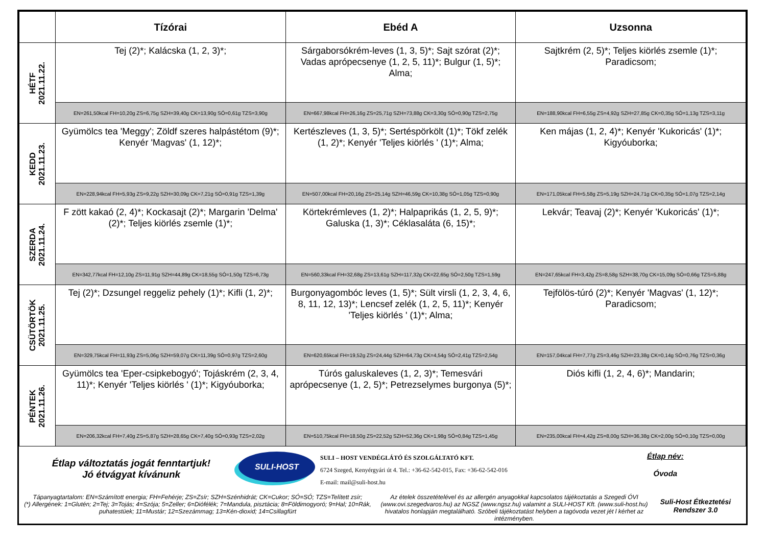| | Tízórai | Ebéd A | Uzsonna |
| --- | --- | --- | --- |
| HÉTF 2021.11.22. | Tej (2)*; Kalácska (1, 2, 3)*; | Sárgaborsókrém-leves (1, 3, 5)*; Sajt szórat (2)*; Vadas aprópecsenye (1, 2, 5, 11)*; Bulgur (1, 5)*; Alma; | Sajtkrém (2, 5)*; Teljes kiörlés zsemle (1)*; Paradicsom; |
| | EN=261,50kcal FH=10,20g ZS=6,75g SZH=39,40g CK=13,90g SÓ=0,61g TZS=3,90g | EN=667,98kcal FH=26,16g ZS=25,71g SZH=73,88g CK=3,30g SÓ=0,90g TZS=2,75g | EN=188,90kcal FH=6,55g ZS=4,92g SZH=27,85g CK=0,35g SÓ=1,13g TZS=3,11g |
| KEDD 2021.11.23. | Gyümölcs tea 'Meggy'; Zöldf szeres halpástétom (9)*; Kenyér 'Magvas' (1, 12)*; | Kertészleves (1, 3, 5)*; Sertéspörkölt (1)*; Tökf zelék (1, 2)*; Kenyér 'Teljes kiörlés ' (1)*; Alma; | Ken májas (1, 2, 4)*; Kenyér 'Kukoricás' (1)*; Kigyóuborka; |
| | EN=228,94kcal FH=5,93g ZS=9,22g SZH=30,09g CK=7,21g SÓ=0,91g TZS=1,39g | EN=507,00kcal FH=20,16g ZS=25,14g SZH=46,59g CK=10,38g SÓ=1,05g TZS=0,90g | EN=171,05kcal FH=5,58g ZS=5,19g SZH=24,71g CK=0,35g SÓ=1,07g TZS=2,14g |
| SZERDA 2021.11.24. | F zött kakaó (2, 4)*; Kockasajt (2)*; Margarin 'Delma' (2)*; Teljes kiörlés zsemle (1)*; | Körtekrémleves (1, 2)*; Halpaprikás (1, 2, 5, 9)*; Galuska (1, 3)*; Céklasaláta (6, 15)*; | Lekvár; Teavaj (2)*; Kenyér 'Kukoricás' (1)*; |
| | EN=342,77kcal FH=12,10g ZS=11,91g SZH=44,89g CK=18,55g SÓ=1,50g TZS=6,73g | EN=560,33kcal FH=32,68g ZS=13,61g SZH=117,32g CK=22,65g SÓ=2,50g TZS=1,59g | EN=247,65kcal FH=3,42g ZS=8,58g SZH=38,70g CK=15,09g SÓ=0,66g TZS=5,88g |
| CSÜTÖRTÖK 2021.11.25. | Tej (2)*; Dzsungel reggeliz pehely (1)*; Kifli (1, 2)*; | Burgonyagombóc leves (1, 5)*; Sült virsli (1, 2, 3, 4, 6, 8, 11, 12, 13)*; Lencsef zelék (1, 2, 5, 11)*; Kenyér 'Teljes kiörlés ' (1)*; Alma; | Tejfölös-túró (2)*; Kenyér 'Magvas' (1, 12)*; Paradicsom; |
| | EN=329,75kcal FH=11,93g ZS=5,06g SZH=59,07g CK=11,39g SÓ=0,97g TZS=2,60g | EN=620,65kcal FH=19,52g ZS=24,44g SZH=64,73g CK=4,54g SÓ=2,41g TZS=2,54g | EN=157,04kcal FH=7,77g ZS=3,46g SZH=23,38g CK=0,14g SÓ=0,76g TZS=0,36g |
| PÉNTEK 2021.11.26. | Gyümölcs tea 'Eper-csipkebogyó'; Tojáskrém (2, 3, 4, 11)*; Kenyér 'Teljes kiörlés ' (1)*; Kigyóuborka; | Túrós galuskaleves (1, 2, 3)*; Temesvári aprópecsenye (1, 2, 5)*; Petrezselymes burgonya (5)*; | Diós kifli (1, 2, 4, 6)*; Mandarin; |
| | EN=206,32kcal FH=7,40g ZS=5,87g SZH=28,65g CK=7,40g SÓ=0,93g TZS=2,02g | EN=510,75kcal FH=18,50g ZS=22,52g SZH=52,36g CK=1,98g SÓ=0,84g TZS=1,45g | EN=235,00kcal FH=4,42g ZS=8,00g SZH=36,38g CK=2,00g SÓ=0,10g TZS=0,00g |
Étlap változtatás jogát fenntartjuk!
Jó étvágyat kívánunk
SULI-HOST
SULI – HOST VENDÉGLÁTÓ ÉS SZOLGÁLTATÓ KFT.
6724 Szeged, Kenyérgyári út 4. Tel.: +36-62-542-015, Fax: +36-62-542-016
E-mail: mail@suli-host.hu
Étlap név:
Óvoda
Tápanyagtartalom: EN=Számított energia; FH=Fehérje; ZS=Zsír; SZH=Szénhidrát; CK=Cukor; SÓ=SÓ; TZS=Telített zsír;
(*) Allergének: 1=Glutén; 2=Tej; 3=Tojás; 4=Szója; 5=Zeller; 6=Diófélék; 7=Mandula, pisztácia; 8=Földimogyoró; 9=Hal; 10=Rák, puhatestüek; 11=Mustár; 12=Szezámmag; 13=Kén-dioxid; 14=Csillagfürt
Az ételek összetételével és az allergén anyagokkal kapcsolatos tájékoztatás a Szegedi ÓVI (www.ovi.szegedvaros.hu) az NGSZ (www.ngsz.hu) valamint a SULI-HOST Kft. (www.suli-host.hu) hivatalos honlapján megtalálható. Szóbeli tájékoztatást helyben a tagóvoda vezet jét l kérhet az intézményben.
Suli-Host Étkeztetési Rendszer 3.0